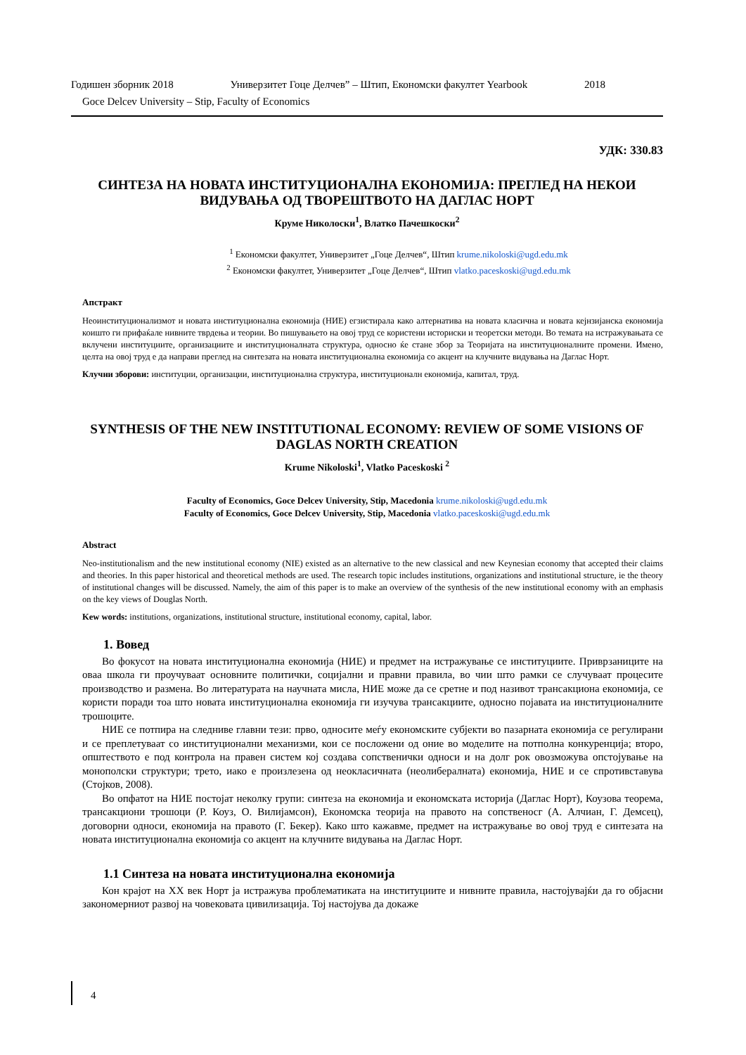Годишен зборник 2018 Универзитет Гоце Делчев” – Штип, Економски факултет Yearbook 2018
Goce Delcev University – Stip, Faculty of Economics
УДК: 330.83
СИНТЕЗА НА НОВАТА ИНСТИТУЦИОНАЛНА ЕКОНОМИЈА: ПРЕГЛЕД НА НЕКОИ ВИДУВАЊА ОД ТВОРЕШТВОТО НА ДАГЛАС НОРТ
Круме Николоски<sup>1</sup>, Влатко Пачешкоски<sup>2</sup>
<sup>1</sup> Економски факултет, Универзитет „Гоце Делчев“, Штип krume.nikoloski@ugd.edu.mk
<sup>2</sup> Економски факултет, Универзитет „Гоце Делчев“, Штип vlatko.paceskoski@ugd.edu.mk
Апстракт
Неоинституционализмот и новата институционална економија (НИЕ) егзистирала како алтернатива на новата класична и новата кејнзијанска економија коишто ги прифаќале нивните тврдења и теории. Во пишувањето на овој труд се користени историски и теоретски методи. Во темата на истражувањата се вклучени институциите, организациите и институционалната структура, односно ќе стане збор за Теоријата на институционалните промени. Имено, целта на овој труд е да направи преглед на синтезата на новата институционална економија со акцент на клучните видувања на Даглас Норт.
Клучни зборови: институции, организации, институционална структура, институционалн економија, капитал, труд.
SYNTHESIS OF THE NEW INSTITUTIONAL ECONOMY: REVIEW OF SOME VISIONS OF DAGLAS NORTH CREATION
Krume Nikoloski<sup>1</sup>, Vlatko Paceskoski <sup>2</sup>
Faculty of Economics, Goce Delcev University, Stip, Macedonia krume.nikoloski@ugd.edu.mk
Faculty of Economics, Goce Delcev University, Stip, Macedonia vlatko.paceskoski@ugd.edu.mk
Abstract
Neo-institutionalism and the new institutional economy (NIE) existed as an alternative to the new classical and new Keynesian economy that accepted their claims and theories. In this paper historical and theoretical methods are used. The research topic includes institutions, organizations and institutional structure, ie the theory of institutional changes will be discussed. Namely, the aim of this paper is to make an overview of the synthesis of the new institutional economy with an emphasis on the key views of Douglas North.
Kew words: institutions, organizations, institutional structure, institutional economy, capital, labor.
1. Вовед
Во фокусот на новата институционална економија (НИЕ) и предмет на истражување се институциите. Приврзаниците на оваа школа ги проучуваат основните политички, социјални и правни правила, во чии што рамки се случуваат процесите производство и размена. Во литературата на научната мисла, НИЕ може да се сретне и под називот трансакциона економија, се користи поради тоа што новата институционална економија ги изучува трансакциите, односно појавата иа институционалните трошоците.
НИЕ се потпира на следниве главни тези: прво, односите меѓу економските субјекти во пазарната економија се регулирани и се преплетуваат со институционални механизми, кои се посложени од оние во моделите на потполна конкуренција; второ, општеството е под контрола на правен систем кој создава сопственички односи и на долг рок овозможува опстојување на монополски структури; трето, иако е произлезена од неокласичната (неолибералната) економија, НИЕ и се спротивставува (Стојков, 2008).
Во опфатот на НИЕ постојат неколку групи: синтеза на економија и економската историја (Даглас Норт), Коузова теорема, трансакциони трошоци (Р. Коуз, О. Вилијамсон), Економска теорија на правото на сопственосг (А. Алчиан, Г. Демсец), договорни односи, економија на правото (Г. Бекер). Како што кажавме, предмет на истражување во овој труд е синтезата на новата институционална економија со акцент на клучните видувања на Даглас Норт.
1.1 Синтеза на новата институционална економија
Кон крајот на XX век Норт ја истражува проблематиката на институциите и нивните правила, настојувајќи да го објасни закономерниот развој на човековата цивилизација. Тој настојува да докаже
4